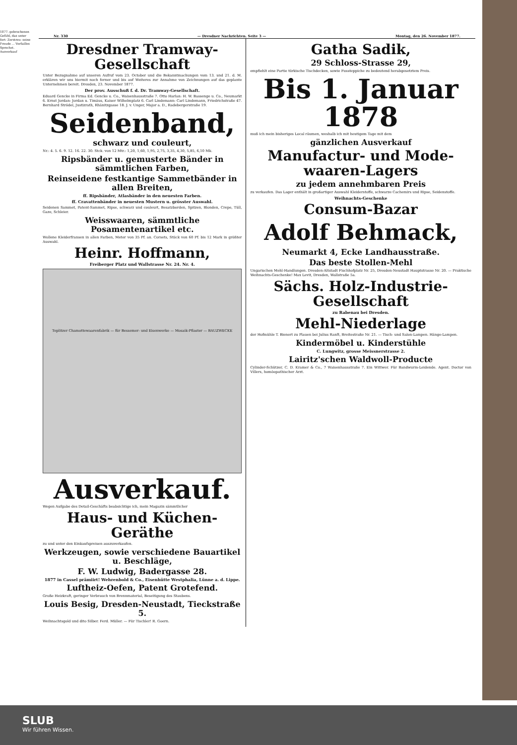1877. gebrochenen Gefühl, das unter fort- Zerstreu- seine Freude ... Verfailles Sprechzt. Ausverkauf
Nr. 330 — Dresdner Nachrichten. Seite 3 — Montag, den 26. November 1877.
Dresdner Tramway-Gesellschaft
Unter Bezugnahme auf unseren Aufruf vom 23. October und die Bekanntmachungen vom 13. und 21. d. M. erklären wir uns hiermit noch ferner und bis auf Weiteres zur Annahme von Zeichnungen auf das geplante Unternehmen bereit. Dresden, 23. November 1877.
Der prov. Ausschuß f. d. Dr. Tramway-Gesellschaft.
Eduard Gencke in Firma Ed. Gencke u. Co., Waisenhausstraße 7. Otto Harlan: H. W. Bassenge u. Co., Neumarkt 6. Ernst Jordan: Jordan u. Timäus, Kaiser Wilhelmplatz 6. Carl Lindemann: Carl Lindemann, Friedrichstraße 47. Bernhard Strödel, Justizrath, Rhänitzgasse 18. J. v. Unger, Major a. D., Radebergerstraße 19.
Seidenband,
schwarz und couleurt,
Nr.: 4. 5. 6. 9. 12. 16. 22. 30. Stck. von 12 Mtr.: 1,20, 1,60, 1,95, 2,75, 3,35, 4,30, 5,85, 6,10 Mk.
Ripsbänder u. gemusterte Bänder in sämmtlichen Farben,
Reinseidene festkantige Sammetbänder in allen Breiten,
ff. Ripsbänder, Atlasbänder in den neuesten Farben.
ff. Cravattenbänder in neuesten Mustern u. grösster Auswahl.
Seidenen Sammet, Patent-Sammet, Ripse, schwarz und couleurt, Besatzborden, Spitzen, Blonden, Crepe, Tüll, Gaze, Schleier.
Weisswaaren, sämmtliche Posamentenartikel etc.
Wollene Kleiderfransen in allen Farben, Meter von 35 Pf. an. Corsets, Stück von 60 Pf. bis 12 Mark in größter Auswahl.
Heinr. Hoffmann,
Freiberger Platz und Wallstrasse Nr. 24. Nr. 4.
Teplitzer Chamottewaarenfabrik — für Bessemer- und Eisenwerke — Mosaik-Pflaster — BAUZWECKE
Ausverkauf.
Wegen Aufgabe des Detail-Geschäfts beabsichtige ich, mein Magazin sämmtlicher
Haus- und Küchen-Geräthe
zu und unter den Einkaufspreisen auszuverkaufen.
Werkzeugen, sowie verschiedene Bauartikel u. Beschläge,
F. W. Ludwig, Badergasse 28.
1877 in Cassel prämiirt! Wehrenbold & Co., Eisenhütte Westphalia, Lünne a. d. Lippe.
Luftheiz-Oefen, Patent Grotefend.
Große Heizkraft, geringer Verbrauch von Brennmaterial, Beseitigung des Staubens.
Louis Besig, Dresden-Neustadt, Tieckstraße 5.
Weihnachtsgold und dito Silber. Ferd. Müller. — Für Tischler! R. Goern.
Gatha Sadik,
29 Schloss-Strasse 29,
empfiehlt eine Partie türkische Tischdecken, sowie Fussteppiche zu bedeutend herabgesetztem Preis.
Bis 1. Januar 1878
muß ich mein bisheriges Local räumen, weshalb ich mit heutigem Tage mit dem
gänzlichen Ausverkauf
Manufactur- und Mode-waaren-Lagers
zu jedem annehmbaren Preis
zu verkaufen. Das Lager enthält in großartiger Auswahl Kleiderstoffe, schwarze Cachemirs und Ripse, Seidenstoffe.
Weihnachts-Geschenke
Consum-Bazar
Adolf Behmack,
Neumarkt 4, Ecke Landhausstraße.
Das beste Stollen-Mehl
Ungarischen Mehl-Handlungen. Dresden-Altstadt Fischhofplatz Nr. 25, Dresden-Neustadt Hauptstrasse Nr. 20. — Praktische Weihnachts-Geschenke! Max Levit, Dresden, Wallstraße 5a.
Sächs. Holz-Industrie-Gesellschaft
zu Rabenau bei Dresden.
Mehl-Niederlage
der Hofmühle T. Bienert zu Plauen bei Julius Ranft, Breitestraße Nr. 21. — Tisch- und Salon-Lampen. Hänge-Lampen.
Kindermöbel u. Kinderstühle
C. Lungwitz, grosse Meissnerstrasse 2.
Lairitz'schen Waldwoll-Producte
Cylinder-Schützer, C. D. Kramer & Co., 7 Waisenhausstraße 7. Ein Wittwer. Für Bandwurm-Leidende. Agent. Doctor von Villers, homöopathischer Arzt.
SLUB
Wir führen Wissen.